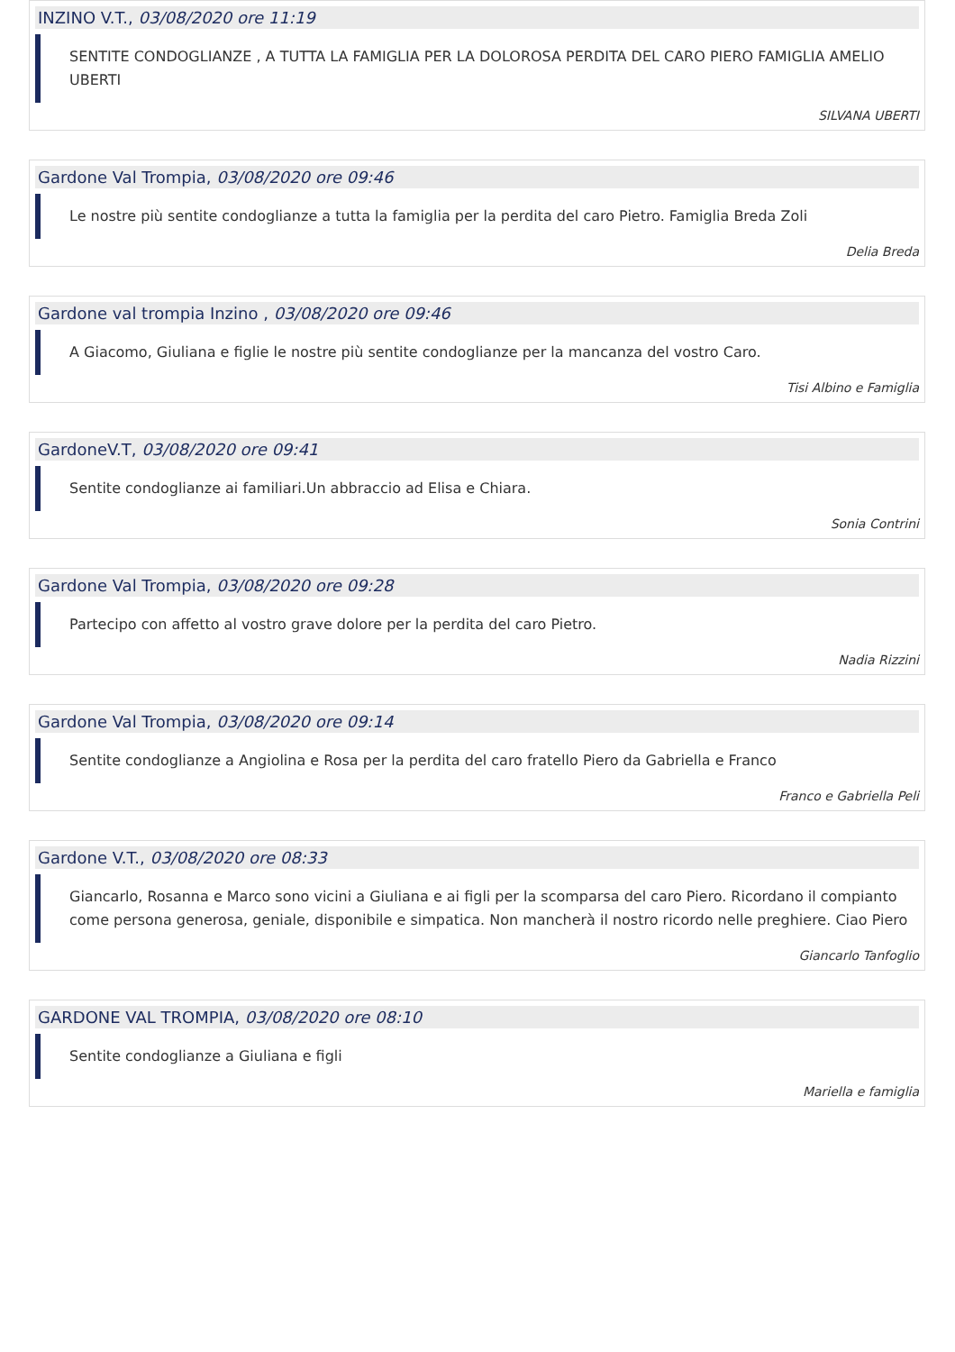INZINO V.T., 03/08/2020 ore 11:19
SENTITE CONDOGLIANZE , A TUTTA LA FAMIGLIA PER LA DOLOROSA PERDITA DEL CARO PIERO FAMIGLIA AMELIO UBERTI
SILVANA UBERTI
Gardone Val Trompia, 03/08/2020 ore 09:46
Le nostre più sentite condoglianze a tutta la famiglia per la perdita del caro Pietro. Famiglia Breda Zoli
Delia Breda
Gardone val trompia Inzino , 03/08/2020 ore 09:46
A Giacomo, Giuliana e figlie le nostre più sentite condoglianze per la mancanza del vostro Caro.
Tisi Albino e Famiglia
GardoneV.T, 03/08/2020 ore 09:41
Sentite condoglianze ai familiari.Un abbraccio ad Elisa e Chiara.
Sonia Contrini
Gardone Val Trompia, 03/08/2020 ore 09:28
Partecipo con affetto al vostro grave dolore per la perdita del caro Pietro.
Nadia Rizzini
Gardone Val Trompia, 03/08/2020 ore 09:14
Sentite condoglianze a Angiolina e Rosa per la perdita del caro fratello Piero da Gabriella e Franco
Franco e Gabriella Peli
Gardone V.T., 03/08/2020 ore 08:33
Giancarlo, Rosanna e Marco sono vicini a Giuliana e ai figli per la scomparsa del caro Piero. Ricordano il compianto come persona generosa, geniale, disponibile e simpatica. Non mancherà il nostro ricordo nelle preghiere. Ciao Piero
Giancarlo Tanfoglio
GARDONE VAL TROMPIA, 03/08/2020 ore 08:10
Sentite condoglianze a Giuliana e figli
Mariella e famiglia